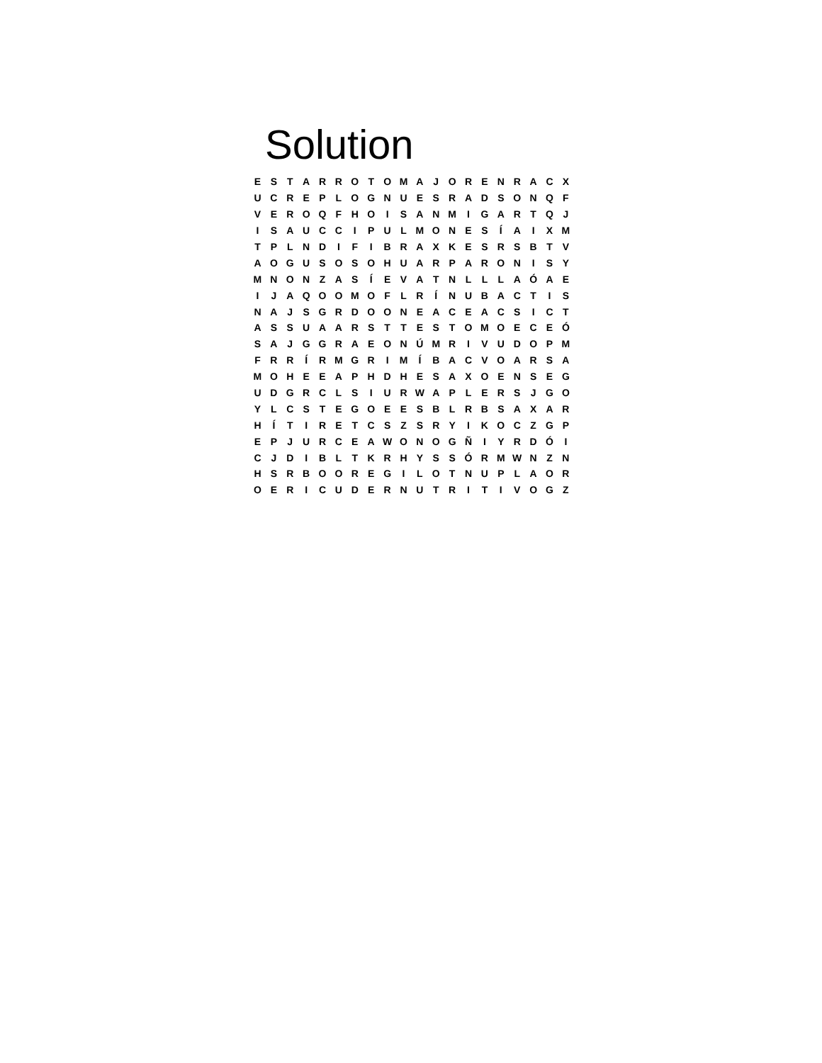Solution
| E | S | T | A | R | R | O | T | O | M | A | J | O | R | E | N | R | A | C | X |
| U | C | R | E | P | L | O | G | N | U | E | S | R | A | D | S | O | N | Q | F |
| V | E | R | O | Q | F | H | O | I | S | A | N | M | I | G | A | R | T | Q | J |
| I | S | A | U | C | C | I | P | U | L | M | O | N | E | S | Í | A | I | X | M |
| T | P | L | N | D | I | F | I | B | R | A | X | K | E | S | R | S | B | T | V |
| A | O | G | U | S | O | S | O | H | U | A | R | P | A | R | O | N | I | S | Y |
| M | N | O | N | Z | A | S | Í | E | V | A | T | N | L | L | L | A | Ó | A | E |
| I | J | A | Q | O | O | M | O | F | L | R | Í | N | U | B | A | C | T | I | S |
| N | A | J | S | G | R | D | O | O | N | E | A | C | E | A | C | S | I | C | T |
| A | S | S | U | A | A | R | S | T | T | E | S | T | O | M | O | E | C | E | Ó |
| S | A | J | G | G | R | A | E | O | N | Ú | M | R | I | V | U | D | O | P | M |
| F | R | R | Í | R | M | G | R | I | M | Í | B | A | C | V | O | A | R | S | A |
| M | O | H | E | E | A | P | H | D | H | E | S | A | X | O | E | N | S | E | G |
| U | D | G | R | C | L | S | I | U | R | W | A | P | L | E | R | S | J | G | O |
| Y | L | C | S | T | E | G | O | E | E | S | B | L | R | B | S | A | X | A | R |
| H | Í | T | I | R | E | T | C | S | Z | S | R | Y | I | K | O | C | Z | G | P |
| E | P | J | U | R | C | E | A | W | O | N | O | G | Ñ | I | Y | R | D | Ó | I |
| C | J | D | I | B | L | T | K | R | H | Y | S | S | Ó | R | M | W | N | Z | N |
| H | S | R | B | O | O | R | E | G | I | L | O | T | N | U | P | L | A | O | R |
| O | E | R | I | C | U | D | E | R | N | U | T | R | I | T | I | V | O | G | Z |